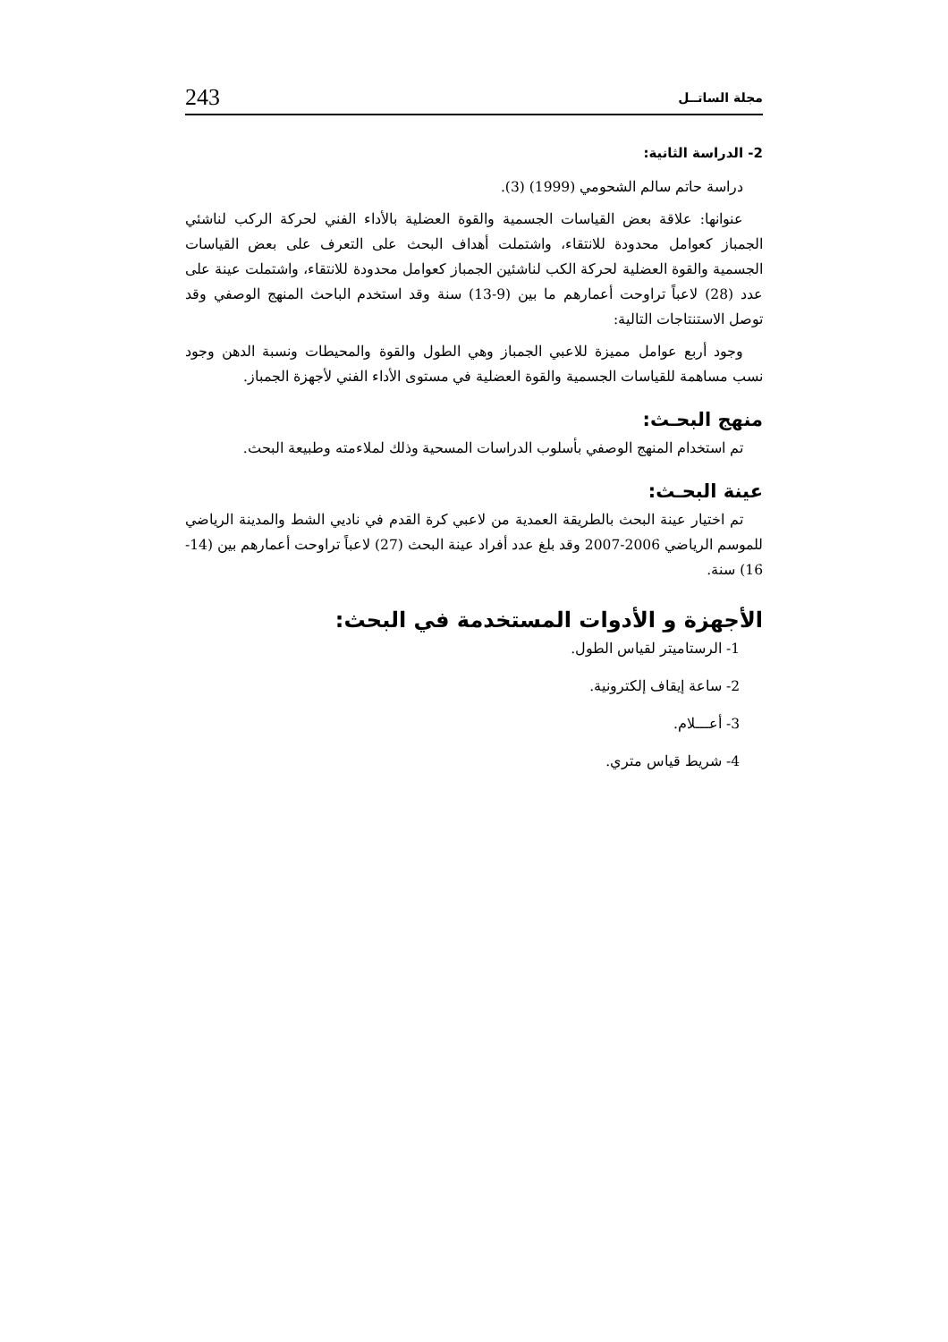مجلة الساتــل 243
2- الدراسة الثانية:
دراسة حاتم سالم الشحومي (1999) (3).
عنوانها: علاقة بعض القياسات الجسمية والقوة العضلية بالأداء الفني لحركة الركب لناشئي الجمباز كعوامل محدودة للانتقاء، واشتملت أهداف البحث على التعرف على بعض القياسات الجسمية والقوة العضلية لحركة الكب لناشئين الجمباز كعوامل محدودة للانتقاء، واشتملت عينة على عدد (28) لاعباً تراوحت أعمارهم ما بين (9-13) سنة وقد استخدم الباحث المنهج الوصفي وقد توصل الاستنتاجات التالية:
وجود أربع عوامل مميزة للاعبي الجمباز وهي الطول والقوة والمحيطات ونسبة الدهن وجود نسب مساهمة للقياسات الجسمية والقوة العضلية في مستوى الأداء الفني لأجهزة الجمباز.
منهج البحـث:
تم استخدام المنهج الوصفي بأسلوب الدراسات المسحية وذلك لملاءمته وطبيعة البحث.
عينة البحـث:
تم اختيار عينة البحث بالطريقة العمدية من لاعبي كرة القدم في ناديي الشط والمدينة الرياضي للموسم الرياضي 2006-2007 وقد بلغ عدد أفراد عينة البحث (27) لاعباً تراوحت أعمارهم بين (14-16) سنة.
الأجهزة و الأدوات المستخدمة في البحث:
1- الرستاميتر لقياس الطول.
2- ساعة إيقاف إلكترونية.
3- أعـــلام.
4- شريط قياس متري.